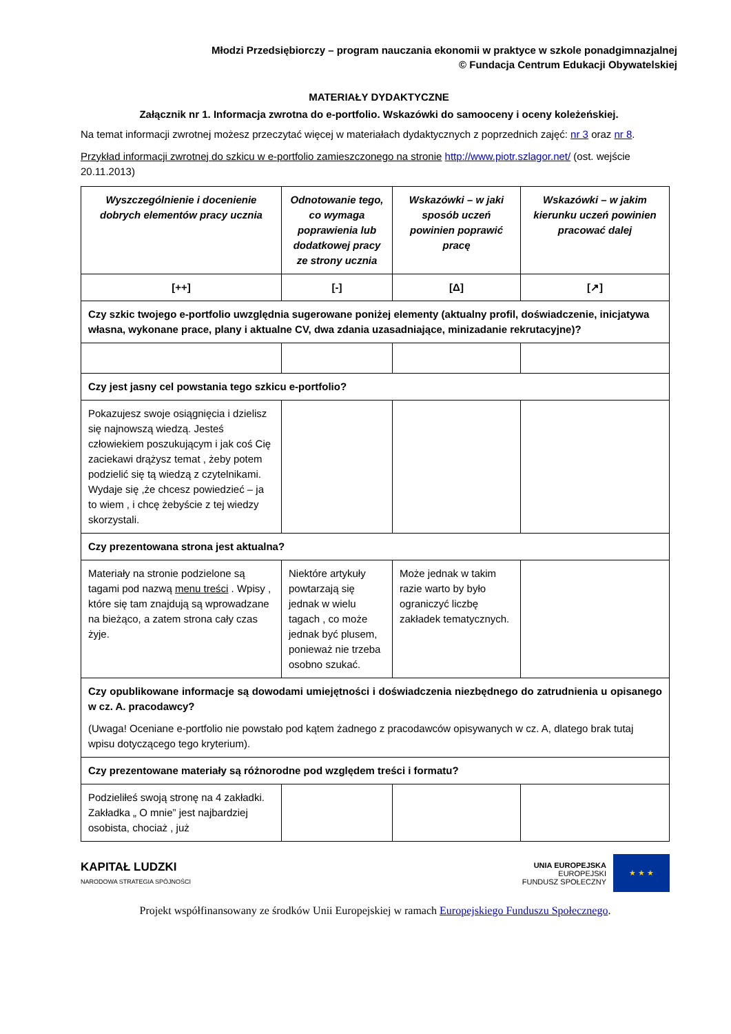Młodzi Przedsiębiorczy – program nauczania ekonomii w praktyce w szkole ponadgimnazjalnej
© Fundacja Centrum Edukacji Obywatelskiej
MATERIAŁY DYDAKTYCZNE
Załącznik nr 1. Informacja zwrotna do e-portfolio. Wskazówki do samooceny i oceny koleżeńskiej.
Na temat informacji zwrotnej możesz przeczytać więcej w materiałach dydaktycznych z poprzednich zajęć: nr 3 oraz nr 8.
Przykład informacji zwrotnej do szkicu w e-portfolio zamieszczonego na stronie http://www.piotr.szlagor.net/ (ost. wejście 20.11.2013)
| Wyszczególnienie i docenienie dobrych elementów pracy ucznia | Odnotowanie tego, co wymaga poprawienia lub dodatkowej pracy ze strony ucznia | Wskazówki – w jaki sposób uczeń powinien poprawić pracę | Wskazówki – w jakim kierunku uczeń powinien pracować dalej |
| --- | --- | --- | --- |
| [++] | [-] | [Δ] | [↗] |
| Czy szkic twojego e-portfolio uwzględnia sugerowane poniżej elementy (aktualny profil, doświadczenie, inicjatywa własna, wykonane prace, plany i aktualne CV, dwa zdania uzasadniające, minizadanie rekrutacyjne)? | | | |
| Czy jest jasny cel powstania tego szkicu e-portfolio? | | | |
| Pokazujesz swoje osiągnięcia i dzielisz się najnowszą wiedzą. Jesteś człowiekiem poszukującym i jak coś Cię zaciekawi drążysz temat , żeby potem podzielić się tą wiedzą z czytelnikami. Wydaje się ,że chcesz powiedzieć – ja to wiem , i chcę żebyście z tej wiedzy skorzystali. | | | |
| Czy prezentowana strona jest aktualna? | | | |
| Materiały na stronie podzielone są tagami pod nazwą menu treści . Wpisy , które się tam znajdują są wprowadzane na bieżąco, a zatem strona cały czas żyje. | Niektóre artykuły powtarzają się jednak w wielu tagach , co może jednak być plusem, ponieważ nie trzeba osobno szukać. | Może jednak w takim razie warto by było ograniczyć liczbę zakładek tematycznych. | |
| Czy opublikowane informacje są dowodami umiejętności i doświadczenia niezbędnego do zatrudnienia u opisanego w cz. A. pracodawcy? (Uwaga! Oceniane e-portfolio nie powstało pod kątem żadnego z pracodawców opisywanych w cz. A, dlatego brak tutaj wpisu dotyczącego tego kryterium). | | | |
| Czy prezentowane materiały są różnorodne pod względem treści i formatu? | | | |
| Podzieliłeś swoją stronę na 4 zakładki. Zakładka „ O mnie” jest najbardziej osobista, chociaż , już | | | |
KAPITAŁ LUDZKI
NARODOWA STRATEGIA SPÓJNOŚCI
UNIA EUROPEJSKA
EUROPEJSKI
FUNDUSZ SPOŁECZNY
★ ★ ★
Projekt współfinansowany ze środków Unii Europejskiej w ramach Europejskiego Funduszu Społecznego.